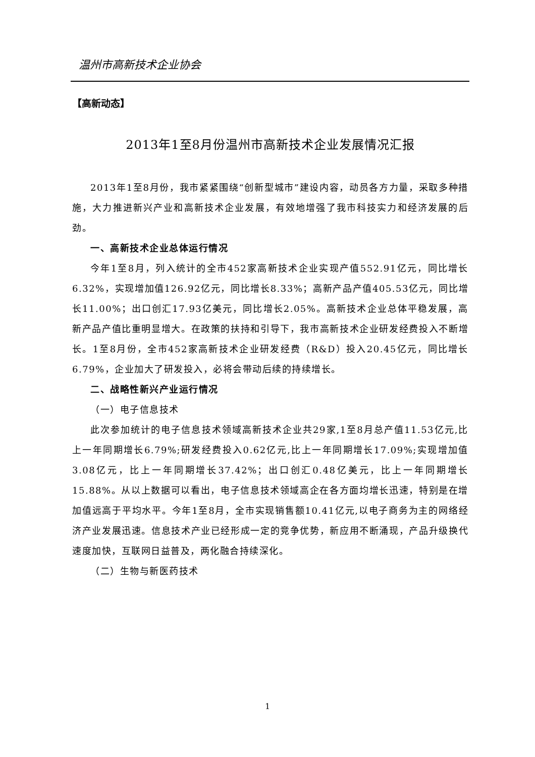温州市高新技术企业协会
【高新动态】
2013年1至8月份温州市高新技术企业发展情况汇报
2013年1至8月份，我市紧紧围绕“创新型城市”建设内容，动员各方力量，采取多种措施，大力推进新兴产业和高新技术企业发展，有效地增强了我市科技实力和经济发展的后劲。
一、高新技术企业总体运行情况
今年1至8月，列入统计的全市452家高新技术企业实现产值552.91亿元，同比增长6.32%，实现增加值126.92亿元，同比增长8.33%；高新产品产值405.53亿元，同比增长11.00%；出口创汇17.93亿美元，同比增长2.05%。高新技术企业总体平稳发展，高新产品产值比重明显增大。在政策的扶持和引导下，我市高新技术企业研发经费投入不断增长。1至8月份，全市452家高新技术企业研发经费（R&D）投入20.45亿元，同比增长6.79%，企业加大了研发投入，必将会带动后续的持续增长。
二、战略性新兴产业运行情况
（一）电子信息技术
此次参加统计的电子信息技术领域高新技术企业共29家,1至8月总产值11.53亿元,比上一年同期增长6.79%;研发经费投入0.62亿元,比上一年同期增长17.09%;实现增加值3.08亿元，比上一年同期增长37.42%；出口创汇0.48亿美元，比上一年同期增长15.88%。从以上数据可以看出，电子信息技术领域高企在各方面均增长迅速，特别是在增加值远高于平均水平。今年1至8月，全市实现销售额10.41亿元,以电子商务为主的网络经济产业发展迅速。信息技术产业已经形成一定的竞争优势，新应用不断涌现，产品升级换代速度加快，互联网日益普及，两化融合持续深化。
（二）生物与新医药技术
1